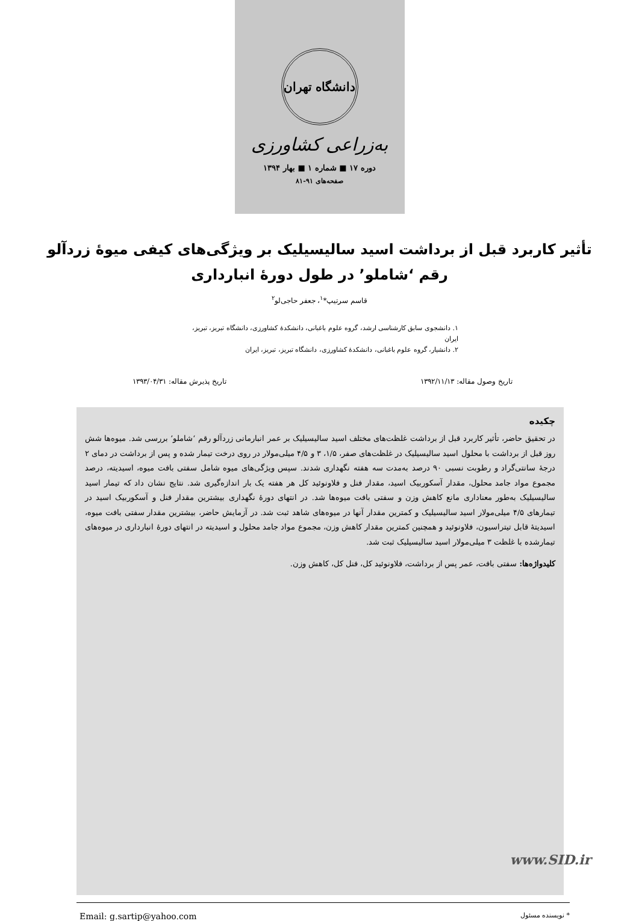دانشگاه تهران
به‌زراعی کشاورزی
دوره ۱۷ ■ شماره ۱ ■ بهار ۱۳۹۴
صفحه‌های ۹۱-۸۱
تأثیر کاربرد قبل از برداشت اسید سالیسیلیک بر ویژگی‌های کیفی میوهٔ زردآلو رقم ‘شاملو’ در طول دورهٔ انبارداری
قاسم سرتیپ*<sup>۱</sup>، جعفر حاجی‌لو<sup>۲</sup>
۱. دانشجوی سابق کارشناسی ارشد، گروه علوم باغبانی، دانشکدهٔ کشاورزی، دانشگاه تبریز، تبریز، ایران
۲. دانشیار، گروه علوم باغبانی، دانشکدهٔ کشاورزی، دانشگاه تبریز، تبریز، ایران
تاریخ وصول مقاله: ۱۳۹۲/۱۱/۱۳ تاریخ پذیرش مقاله: ۱۳۹۳/۰۴/۳۱
چکیده
در تحقیق حاضر، تأثیر کاربرد قبل از برداشت غلظت‌های مختلف اسید سالیسیلیک بر عمر انبارمانی زردآلو رقم ‘شاملو’ بررسی شد. میوه‌ها شش روز قبل از برداشت با محلول اسید سالیسیلیک در غلظت‌های صفر، ۱/۵، ۳ و ۴/۵ میلی‌مولار در روی درخت تیمار شده و پس از برداشت در دمای ۲ درجهٔ سانتی‌گراد و رطوبت نسبی ۹۰ درصد به‌مدت سه هفته نگهداری شدند. سپس ویژگی‌های میوه شامل سفتی بافت میوه، اسیدیته، درصد مجموع مواد جامد محلول، مقدار آسکوربیک اسید، مقدار فنل و فلاونوئید کل هر هفته یک بار اندازه‌گیری شد. نتایج نشان داد که تیمار اسید سالیسیلیک به‌طور معناداری مانع کاهش وزن و سفتی بافت میوه‌ها شد. در انتهای دورهٔ نگهداری بیشترین مقدار فنل و آسکوربیک اسید در تیمارهای ۴/۵ میلی‌مولار اسید سالیسیلیک و کمترین مقدار آنها در میوه‌های شاهد ثبت شد. در آزمایش حاضر، بیشترین مقدار سفتی بافت میوه، اسیدیتهٔ قابل تیتراسیون، فلاونوئید و همچنین کمترین مقدار کاهش وزن، مجموع مواد جامد محلول و اسیدیته در انتهای دورهٔ انبارداری در میوه‌های تیمارشده با غلظت ۳ میلی‌مولار اسید سالیسیلیک ثبت شد.
کلیدواژه‌ها: سفتی بافت، عمر پس از برداشت، فلاونوئید کل، فنل کل، کاهش وزن.
Email: g.sartip@yahoo.com * نویسنده مسئول
www.SID.ir